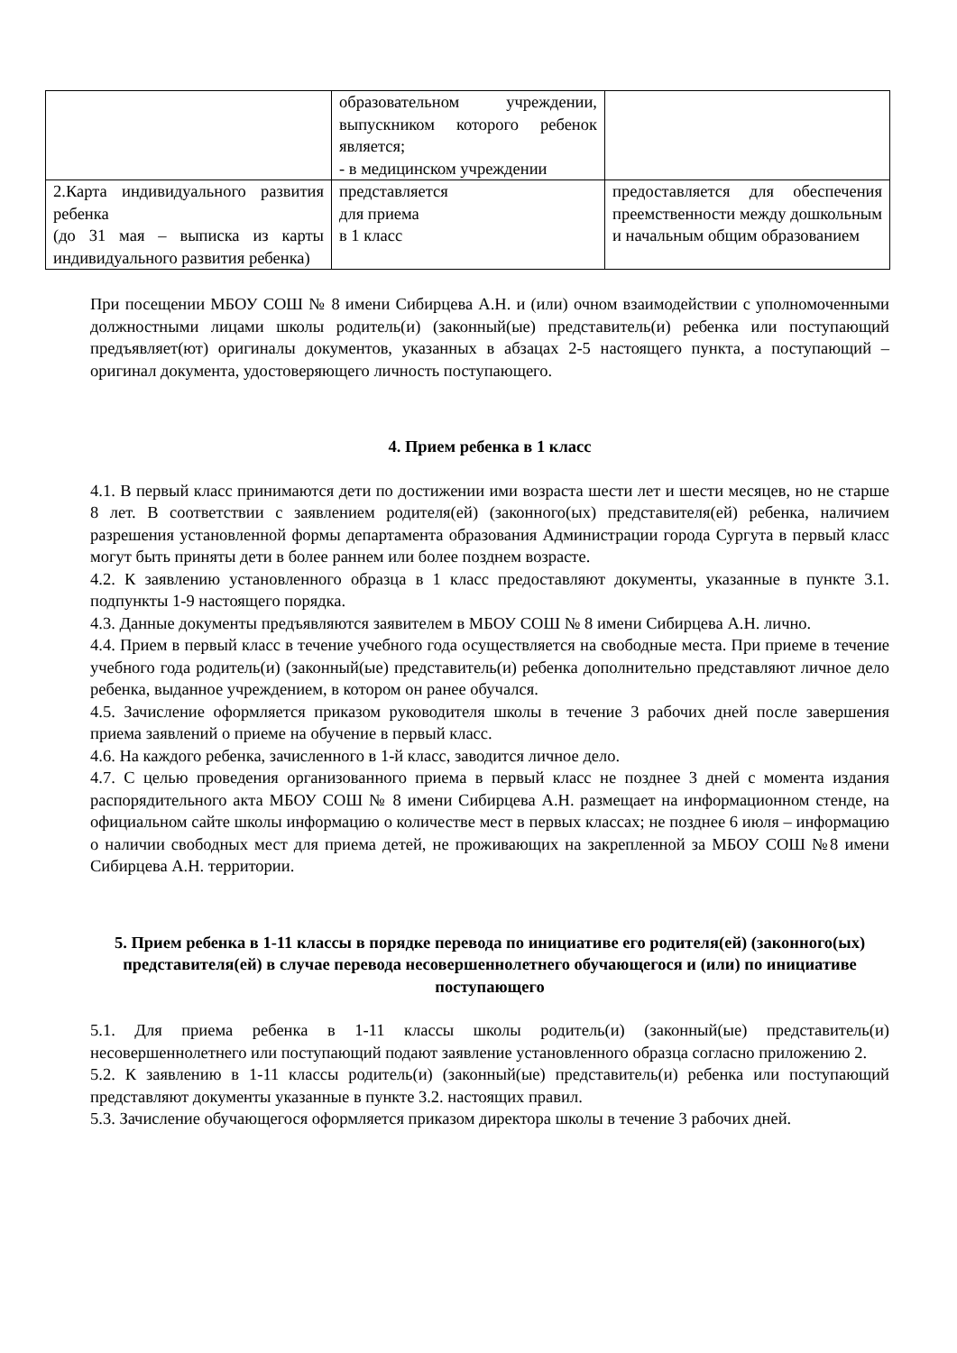| | образовательном учреждении, выпускником которого ребенок является; - в медицинском учреждении | |
| 2.Карта индивидуального развития ребенка (до 31 мая – выписка из карты индивидуального развития ребенка) | представляется для приема в 1 класс | предоставляется для обеспечения преемственности между дошкольным и начальным общим образованием |
При посещении МБОУ СОШ № 8 имени Сибирцева А.Н. и (или) очном взаимодействии с уполномоченными должностными лицами школы родитель(и) (законный(ые) представитель(и) ребенка или поступающий предъявляет(ют) оригиналы документов, указанных в абзацах 2-5 настоящего пункта, а поступающий – оригинал документа, удостоверяющего личность поступающего.
4. Прием ребенка в 1 класс
4.1. В первый класс принимаются дети по достижении ими возраста шести лет и шести месяцев, но не старше 8 лет. В соответствии с заявлением родителя(ей) (законного(ых) представителя(ей) ребенка, наличием разрешения установленной формы департамента образования Администрации города Сургута в первый класс могут быть приняты дети в более раннем или более позднем возрасте.
4.2. К заявлению установленного образца в 1 класс предоставляют документы, указанные в пункте 3.1. подпункты 1-9 настоящего порядка.
4.3. Данные документы предъявляются заявителем в МБОУ СОШ № 8 имени Сибирцева А.Н. лично.
4.4. Прием в первый класс в течение учебного года осуществляется на свободные места. При приеме в течение учебного года родитель(и) (законный(ые) представитель(и) ребенка дополнительно представляют личное дело ребенка, выданное учреждением, в котором он ранее обучался.
4.5. Зачисление оформляется приказом руководителя школы в течение 3 рабочих дней после завершения приема заявлений о приеме на обучение в первый класс.
4.6. На каждого ребенка, зачисленного в 1-й класс, заводится личное дело.
4.7. С целью проведения организованного приема в первый класс не позднее 3 дней с момента издания распорядительного акта МБОУ СОШ № 8 имени Сибирцева А.Н. размещает на информационном стенде, на официальном сайте школы информацию о количестве мест в первых классах; не позднее 6 июля – информацию о наличии свободных мест для приема детей, не проживающих на закрепленной за МБОУ СОШ №8 имени Сибирцева А.Н. территории.
5. Прием ребенка в 1-11 классы в порядке перевода по инициативе его родителя(ей) (законного(ых) представителя(ей) в случае перевода несовершеннолетнего обучающегося и (или) по инициативе поступающего
5.1. Для приема ребенка в 1-11 классы школы родитель(и) (законный(ые) представитель(и) несовершеннолетнего или поступающий подают заявление установленного образца согласно приложению 2.
5.2. К заявлению в 1-11 классы родитель(и) (законный(ые) представитель(и) ребенка или поступающий представляют документы указанные в пункте 3.2. настоящих правил.
5.3. Зачисление обучающегося оформляется приказом директора школы в течение 3 рабочих дней.